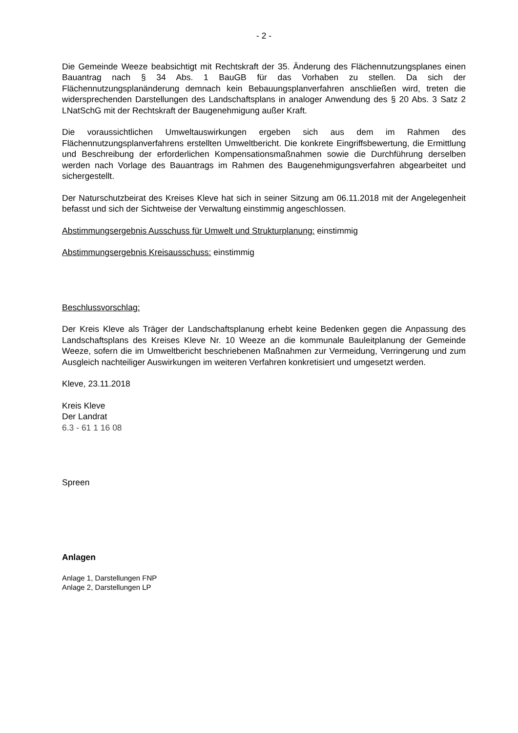- 2 -
Die Gemeinde Weeze beabsichtigt mit Rechtskraft der 35. Änderung des Flächennutzungsplanes einen Bauantrag nach § 34 Abs. 1 BauGB für das Vorhaben zu stellen. Da sich der Flächennutzungsplanänderung demnach kein Bebauungsplanverfahren anschließen wird, treten die widersprechenden Darstellungen des Landschaftsplans in analoger Anwendung des § 20 Abs. 3 Satz 2 LNatSchG mit der Rechtskraft der Baugenehmigung außer Kraft.
Die voraussichtlichen Umweltauswirkungen ergeben sich aus dem im Rahmen des Flächennutzungsplanverfahrens erstellten Umweltbericht. Die konkrete Eingriffsbewertung, die Ermittlung und Beschreibung der erforderlichen Kompensationsmaßnahmen sowie die Durchführung derselben werden nach Vorlage des Bauantrags im Rahmen des Baugenehmigungsverfahren abgearbeitet und sichergestellt.
Der Naturschutzbeirat des Kreises Kleve hat sich in seiner Sitzung am 06.11.2018 mit der Angelegenheit befasst und sich der Sichtweise der Verwaltung einstimmig angeschlossen.
Abstimmungsergebnis Ausschuss für Umwelt und Strukturplanung: einstimmig
Abstimmungsergebnis Kreisausschuss: einstimmig
Beschlussvorschlag:
Der Kreis Kleve als Träger der Landschaftsplanung erhebt keine Bedenken gegen die Anpassung des Landschaftsplans des Kreises Kleve Nr. 10 Weeze an die kommunale Bauleitplanung der Gemeinde Weeze, sofern die im Umweltbericht beschriebenen Maßnahmen zur Vermeidung, Verringerung und zum Ausgleich nachteiliger Auswirkungen im weiteren Verfahren konkretisiert und umgesetzt werden.
Kleve, 23.11.2018
Kreis Kleve
Der Landrat
6.3 - 61 1 16 08
Spreen
Anlagen
Anlage 1, Darstellungen FNP
Anlage 2, Darstellungen LP